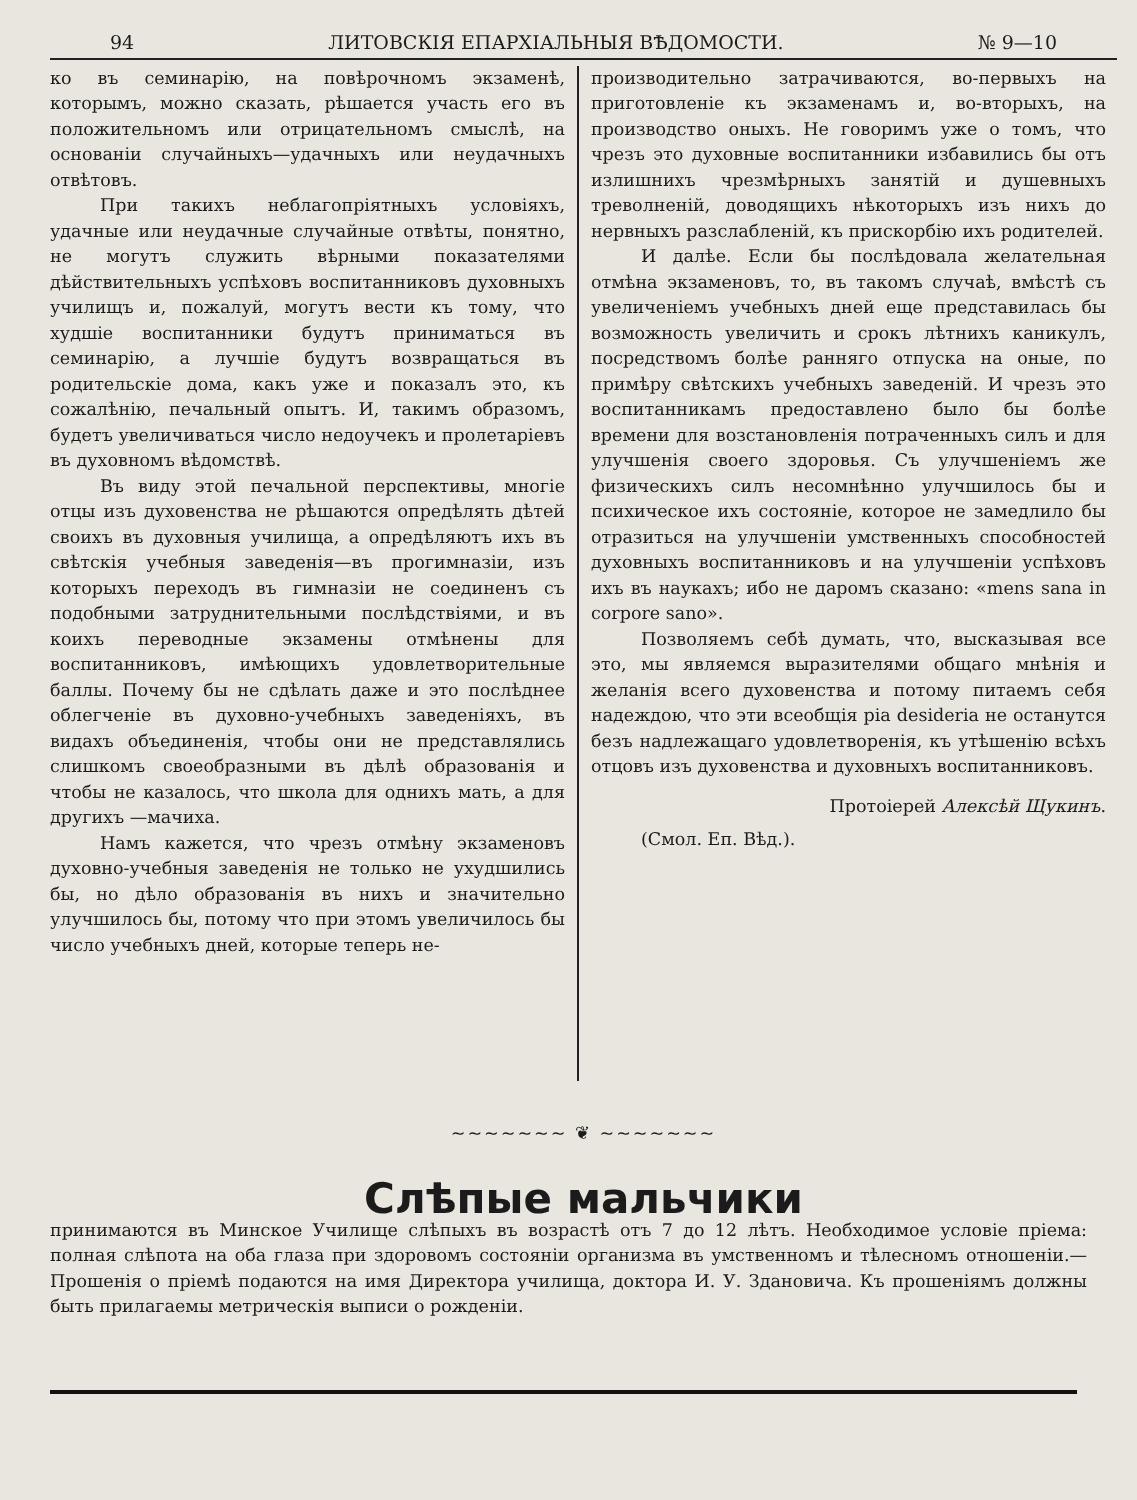94 ЛИТОВСКІЯ ЕПАРХІАЛЬНЫЯ ВѢДОМОСТИ. № 9—10
ко въ семинарію, на повѣрочномъ экзаменѣ, которымъ, можно сказать, рѣшается участь его въ положительномъ или отрицательномъ смыслѣ, на основаніи случайныхъ—удачныхъ или неудачныхъ отвѣтовъ.
При такихъ неблагопріятныхъ условіяхъ, удачные или неудачные случайные отвѣты, понятно, не могутъ служить вѣрными показателями дѣйствительныхъ успѣховъ воспитанниковъ духовныхъ училищъ и, пожалуй, могутъ вести къ тому, что худшіе воспитанники будутъ приниматься въ семинарію, а лучшіе будутъ возвращаться въ родительскіе дома, какъ уже и показалъ это, къ сожалѣнію, печальный опытъ. И, такимъ образомъ, будетъ увеличиваться число недоучекъ и пролетаріевъ въ духовномъ вѣдомствѣ.
Въ виду этой печальной перспективы, многіе отцы изъ духовенства не рѣшаются опредѣлять дѣтей своихъ въ духовныя училища, а опредѣляютъ ихъ въ свѣтскія учебныя заведенія—въ прогимназіи, изъ которыхъ переходъ въ гимназіи не соединенъ съ подобными затруднительными послѣдствіями, и въ коихъ переводные экзамены отмѣнены для воспитанниковъ, имѣющихъ удовлетворительные баллы. Почему бы не сдѣлать даже и это послѣднее облегченіе въ духовно-учебныхъ заведеніяхъ, въ видахъ объединенія, чтобы они не представлялись слишкомъ своеобразными въ дѣлѣ образованія и чтобы не казалось, что школа для однихъ мать, а для другихъ —мачиха.
Намъ кажется, что чрезъ отмѣну экзаменовъ духовно-учебныя заведенія не только не ухудшились бы, но дѣло образованія въ нихъ и значительно улучшилось бы, потому что при этомъ увеличилось бы число учебныхъ дней, которые теперь не-
производительно затрачиваются, во-первыхъ на приготовленіе къ экзаменамъ и, во-вторыхъ, на производство оныхъ. Не говоримъ уже о томъ, что чрезъ это духовные воспитанники избавились бы отъ излишнихъ чрезмѣрныхъ занятій и душевныхъ треволненій, доводящихъ нѣкоторыхъ изъ нихъ до нервныхъ разслабленій, къ прискорбію ихъ родителей.
И далѣе. Если бы послѣдовала желательная отмѣна экзаменовъ, то, въ такомъ случаѣ, вмѣстѣ съ увеличеніемъ учебныхъ дней еще представилась бы возможность увеличить и срокъ лѣтнихъ каникулъ, посредствомъ болѣе ранняго отпуска на оные, по примѣру свѣтскихъ учебныхъ заведеній. И чрезъ это воспитанникамъ предоставлено было бы болѣе времени для возстановленія потраченныхъ силъ и для улучшенія своего здоровья. Съ улучшеніемъ же физическихъ силъ несомнѣнно улучшилось бы и психическое ихъ состояніе, которое не замедлило бы отразиться на улучшеніи умственныхъ способностей духовныхъ воспитанниковъ и на улучшеніи успѣховъ ихъ въ наукахъ; ибо не даромъ сказано: «mens sana in corpore sano».
Позволяемъ себѣ думать, что, высказывая все это, мы являемся выразителями общаго мнѣнія и желанія всего духовенства и потому питаемъ себя надеждою, что эти всеобщія pia desideria не останутся безъ надлежащаго удовлетворенія, къ утѣшенію всѣхъ отцовъ изъ духовенства и духовныхъ воспитанниковъ.
Протоіерей Алексѣй Щукинъ.
(Смол. Еп. Вѣд.).
~~~~~~~ ❦ ~~~~~~~
Слѣпые мальчики
принимаются въ Минское Училище слѣпыхъ въ возрастѣ отъ 7 до 12 лѣтъ. Необходимое условіе пріема: полная слѣпота на оба глаза при здоровомъ состояніи организма въ умственномъ и тѣлесномъ отношеніи.—Прошенія о пріемѣ подаются на имя Директора училища, доктора И. У. Здановича. Къ прошеніямъ должны быть прилагаемы метрическія выписи о рожденіи.